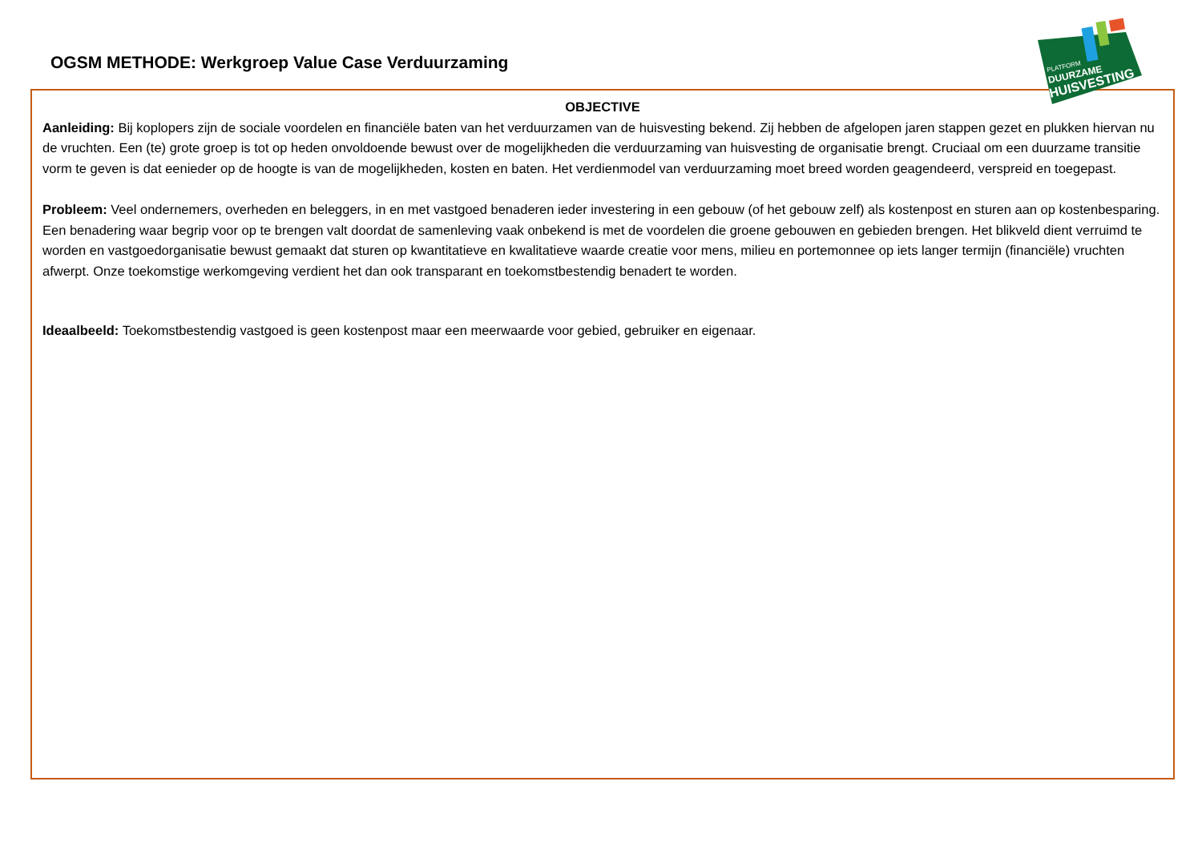OGSM METHODE: Werkgroep Value Case Verduurzaming
OBJECTIVE
Aanleiding: Bij koplopers zijn de sociale voordelen en financiële baten van het verduurzamen van de huisvesting bekend. Zij hebben de afgelopen jaren stappen gezet en plukken hiervan nu de vruchten. Een (te) grote groep is tot op heden onvoldoende bewust over de mogelijkheden die verduurzaming van huisvesting de organisatie brengt. Cruciaal om een duurzame transitie vorm te geven is dat eenieder op de hoogte is van de mogelijkheden, kosten en baten. Het verdienmodel van verduurzaming moet breed worden geagendeerd, verspreid en toegepast.
Probleem: Veel ondernemers, overheden en beleggers, in en met vastgoed benaderen ieder investering in een gebouw (of het gebouw zelf) als kostenpost en sturen aan op kostenbesparing. Een benadering waar begrip voor op te brengen valt doordat de samenleving vaak onbekend is met de voordelen die groene gebouwen en gebieden brengen. Het blikveld dient verruimd te worden en vastgoedorganisatie bewust gemaakt dat sturen op kwantitatieve en kwalitatieve waarde creatie voor mens, milieu en portemonnee op iets langer termijn (financiële) vruchten afwerpt. Onze toekomstige werkomgeving verdient het dan ook transparant en toekomstbestendig benadert te worden.
Ideaalbeeld: Toekomstbestendig vastgoed is geen kostenpost maar een meerwaarde voor gebied, gebruiker en eigenaar.
PLATFORM
DUURZAME
HUISVESTING